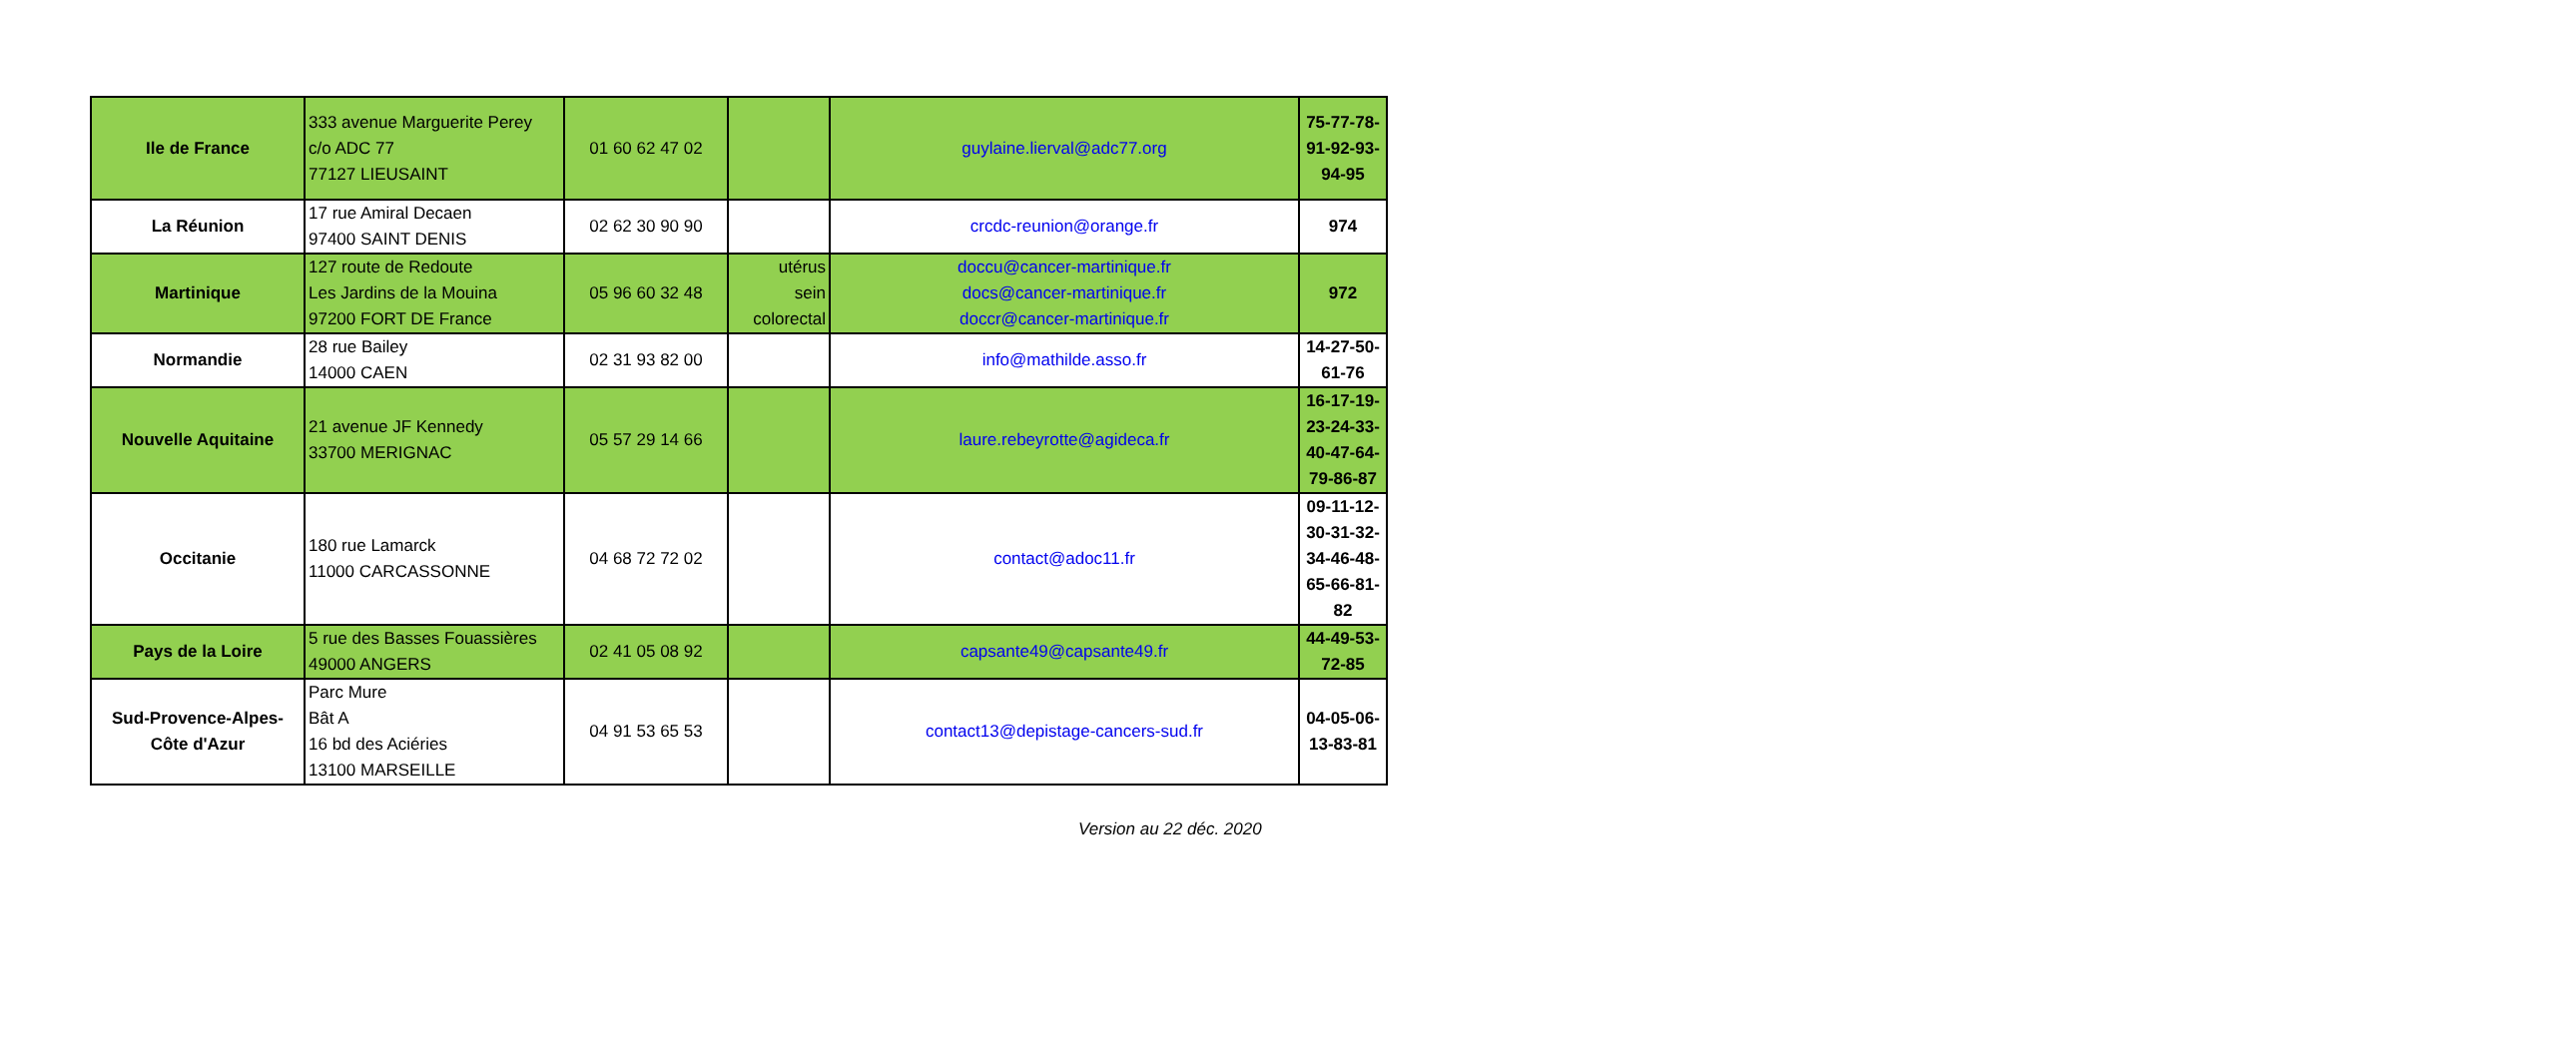| Ile de France | 333 avenue Marguerite Perey c/o ADC 77 77127 LIEUSAINT | 01 60 62 47 02 | | guylaine.lierval@adc77.org | 75-77-78- 91-92-93- 94-95 |
| La Réunion | 17 rue Amiral Decaen 97400 SAINT DENIS | 02 62 30 90 90 | | crcdc-reunion@orange.fr | 974 |
| Martinique | 127 route de Redoute Les Jardins de la Mouina 97200 FORT DE France | 05 96 60 32 48 | utérus sein colorectal | doccu@cancer-martinique.fr docs@cancer-martinique.fr doccr@cancer-martinique.fr | 972 |
| Normandie | 28 rue Bailey 14000 CAEN | 02 31 93 82 00 | | info@mathilde.asso.fr | 14-27-50- 61-76 |
| Nouvelle Aquitaine | 21 avenue JF Kennedy 33700 MERIGNAC | 05 57 29 14 66 | | laure.rebeyrotte@agideca.fr | 16-17-19- 23-24-33- 40-47-64- 79-86-87 |
| Occitanie | 180 rue Lamarck 11000 CARCASSONNE | 04 68 72 72 02 | | contact@adoc11.fr | 09-11-12- 30-31-32- 34-46-48- 65-66-81- 82 |
| Pays de la Loire | 5 rue des Basses Fouassières 49000 ANGERS | 02 41 05 08 92 | | capsante49@capsante49.fr | 44-49-53- 72-85 |
| Sud-Provence-Alpes-Côte d'Azur | Parc Mure Bât A 16 bd des Aciéries 13100 MARSEILLE | 04 91 53 65 53 | | contact13@depistage-cancers-sud.fr | 04-05-06- 13-83-81 |
Version au 22 déc. 2020